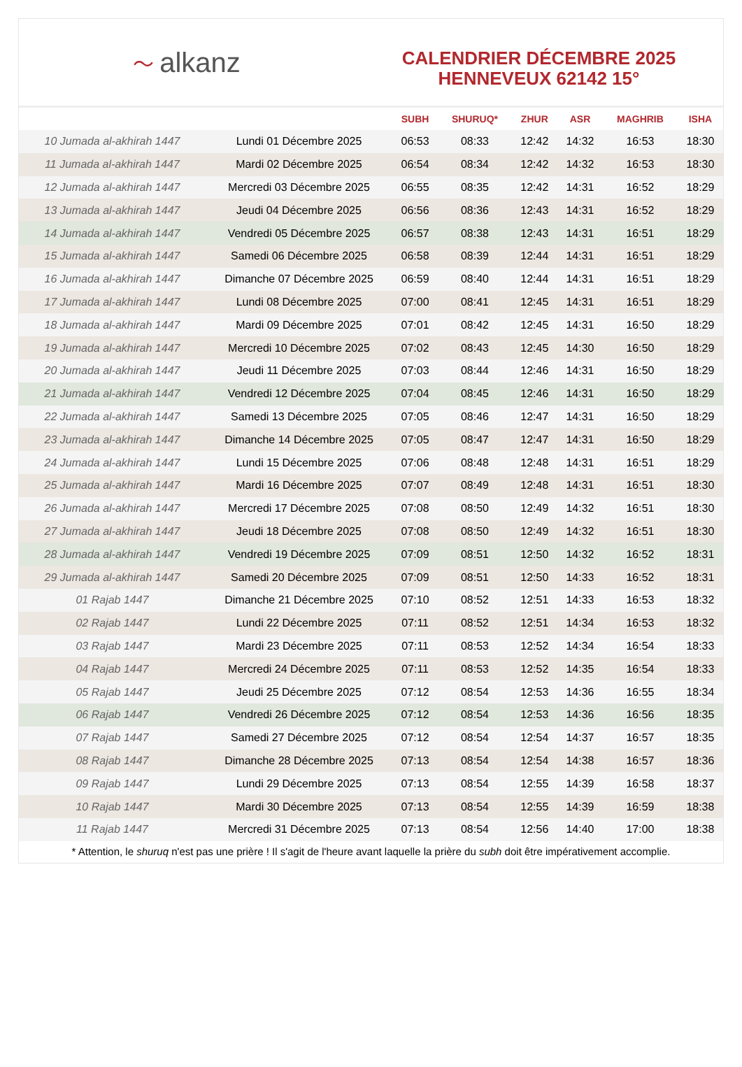〜 alkanz
CALENDRIER DÉCEMBRE 2025
HENNEVEUX 62142 15°
| | | SUBH | SHURUQ* | ZHUR | ASR | MAGHRIB | ISHA |
| --- | --- | --- | --- | --- | --- | --- | --- |
| 10 Jumada al-akhirah 1447 | Lundi 01 Décembre 2025 | 06:53 | 08:33 | 12:42 | 14:32 | 16:53 | 18:30 |
| 11 Jumada al-akhirah 1447 | Mardi 02 Décembre 2025 | 06:54 | 08:34 | 12:42 | 14:32 | 16:53 | 18:30 |
| 12 Jumada al-akhirah 1447 | Mercredi 03 Décembre 2025 | 06:55 | 08:35 | 12:42 | 14:31 | 16:52 | 18:29 |
| 13 Jumada al-akhirah 1447 | Jeudi 04 Décembre 2025 | 06:56 | 08:36 | 12:43 | 14:31 | 16:52 | 18:29 |
| 14 Jumada al-akhirah 1447 | Vendredi 05 Décembre 2025 | 06:57 | 08:38 | 12:43 | 14:31 | 16:51 | 18:29 |
| 15 Jumada al-akhirah 1447 | Samedi 06 Décembre 2025 | 06:58 | 08:39 | 12:44 | 14:31 | 16:51 | 18:29 |
| 16 Jumada al-akhirah 1447 | Dimanche 07 Décembre 2025 | 06:59 | 08:40 | 12:44 | 14:31 | 16:51 | 18:29 |
| 17 Jumada al-akhirah 1447 | Lundi 08 Décembre 2025 | 07:00 | 08:41 | 12:45 | 14:31 | 16:51 | 18:29 |
| 18 Jumada al-akhirah 1447 | Mardi 09 Décembre 2025 | 07:01 | 08:42 | 12:45 | 14:31 | 16:50 | 18:29 |
| 19 Jumada al-akhirah 1447 | Mercredi 10 Décembre 2025 | 07:02 | 08:43 | 12:45 | 14:30 | 16:50 | 18:29 |
| 20 Jumada al-akhirah 1447 | Jeudi 11 Décembre 2025 | 07:03 | 08:44 | 12:46 | 14:31 | 16:50 | 18:29 |
| 21 Jumada al-akhirah 1447 | Vendredi 12 Décembre 2025 | 07:04 | 08:45 | 12:46 | 14:31 | 16:50 | 18:29 |
| 22 Jumada al-akhirah 1447 | Samedi 13 Décembre 2025 | 07:05 | 08:46 | 12:47 | 14:31 | 16:50 | 18:29 |
| 23 Jumada al-akhirah 1447 | Dimanche 14 Décembre 2025 | 07:05 | 08:47 | 12:47 | 14:31 | 16:50 | 18:29 |
| 24 Jumada al-akhirah 1447 | Lundi 15 Décembre 2025 | 07:06 | 08:48 | 12:48 | 14:31 | 16:51 | 18:29 |
| 25 Jumada al-akhirah 1447 | Mardi 16 Décembre 2025 | 07:07 | 08:49 | 12:48 | 14:31 | 16:51 | 18:30 |
| 26 Jumada al-akhirah 1447 | Mercredi 17 Décembre 2025 | 07:08 | 08:50 | 12:49 | 14:32 | 16:51 | 18:30 |
| 27 Jumada al-akhirah 1447 | Jeudi 18 Décembre 2025 | 07:08 | 08:50 | 12:49 | 14:32 | 16:51 | 18:30 |
| 28 Jumada al-akhirah 1447 | Vendredi 19 Décembre 2025 | 07:09 | 08:51 | 12:50 | 14:32 | 16:52 | 18:31 |
| 29 Jumada al-akhirah 1447 | Samedi 20 Décembre 2025 | 07:09 | 08:51 | 12:50 | 14:33 | 16:52 | 18:31 |
| 01 Rajab 1447 | Dimanche 21 Décembre 2025 | 07:10 | 08:52 | 12:51 | 14:33 | 16:53 | 18:32 |
| 02 Rajab 1447 | Lundi 22 Décembre 2025 | 07:11 | 08:52 | 12:51 | 14:34 | 16:53 | 18:32 |
| 03 Rajab 1447 | Mardi 23 Décembre 2025 | 07:11 | 08:53 | 12:52 | 14:34 | 16:54 | 18:33 |
| 04 Rajab 1447 | Mercredi 24 Décembre 2025 | 07:11 | 08:53 | 12:52 | 14:35 | 16:54 | 18:33 |
| 05 Rajab 1447 | Jeudi 25 Décembre 2025 | 07:12 | 08:54 | 12:53 | 14:36 | 16:55 | 18:34 |
| 06 Rajab 1447 | Vendredi 26 Décembre 2025 | 07:12 | 08:54 | 12:53 | 14:36 | 16:56 | 18:35 |
| 07 Rajab 1447 | Samedi 27 Décembre 2025 | 07:12 | 08:54 | 12:54 | 14:37 | 16:57 | 18:35 |
| 08 Rajab 1447 | Dimanche 28 Décembre 2025 | 07:13 | 08:54 | 12:54 | 14:38 | 16:57 | 18:36 |
| 09 Rajab 1447 | Lundi 29 Décembre 2025 | 07:13 | 08:54 | 12:55 | 14:39 | 16:58 | 18:37 |
| 10 Rajab 1447 | Mardi 30 Décembre 2025 | 07:13 | 08:54 | 12:55 | 14:39 | 16:59 | 18:38 |
| 11 Rajab 1447 | Mercredi 31 Décembre 2025 | 07:13 | 08:54 | 12:56 | 14:40 | 17:00 | 18:38 |
* Attention, le shuruq n'est pas une prière ! Il s'agit de l'heure avant laquelle la prière du subh doit être impérativement accomplie.